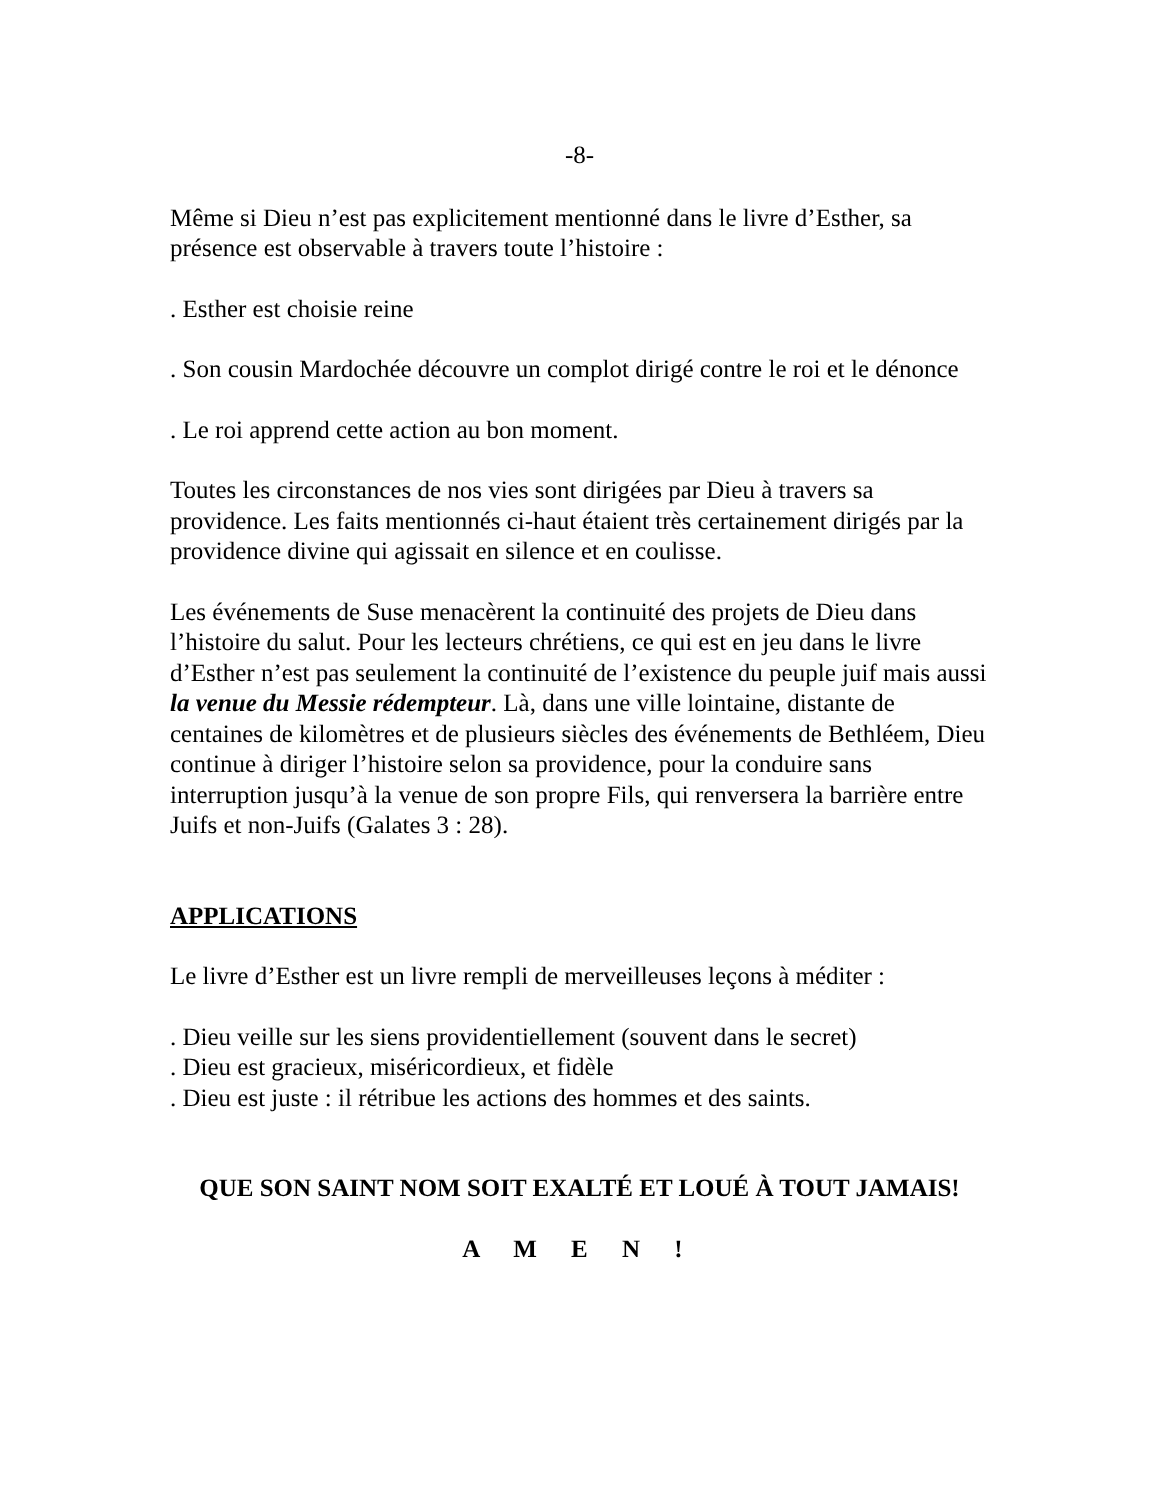-8-
Même si Dieu n’est pas explicitement mentionné dans le livre d’Esther, sa présence est observable à travers toute l’histoire :
. Esther est choisie reine
. Son cousin Mardochée découvre un complot dirigé contre le roi et le dénonce
. Le roi apprend cette action au bon moment.
Toutes les circonstances de nos vies sont dirigées par Dieu à travers sa providence. Les faits mentionnés ci-haut étaient très certainement dirigés par la providence divine qui agissait en silence et en coulisse.
Les événements de Suse menacèrent la continuité des projets de Dieu dans l’histoire du salut. Pour les lecteurs chrétiens, ce qui est en jeu dans le livre d’Esther n’est pas seulement la continuité de l’existence du peuple juif mais aussi la venue du Messie rédempteur. Là, dans une ville lointaine, distante de centaines de kilomètres et de plusieurs siècles des événements de Bethléem, Dieu continue à diriger l’histoire selon sa providence, pour la conduire sans interruption jusqu’à la venue de son propre Fils, qui renversera la barrière entre Juifs et non-Juifs (Galates 3 : 28).
APPLICATIONS
Le livre d’Esther est un livre rempli de merveilleuses leçons à méditer :
. Dieu veille sur les siens providentiellement (souvent dans le secret)
. Dieu est gracieux, miséricordieux, et fidèle
. Dieu est juste : il rétribue les actions des hommes et des saints.
QUE SON SAINT NOM SOIT EXALTÉ ET LOUÉ À TOUT JAMAIS!
A M E N !